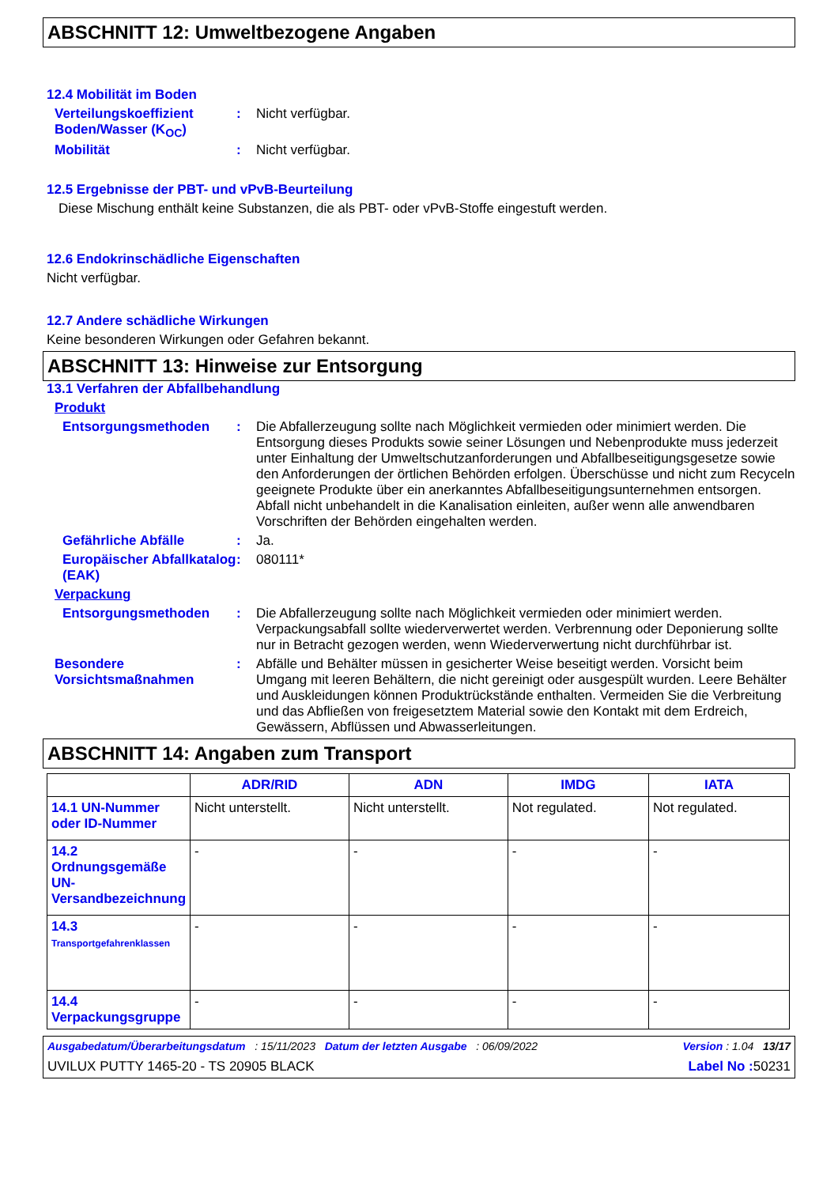ABSCHNITT 12: Umweltbezogene Angaben
12.4 Mobilität im Boden
Verteilungskoeffizient Boden/Wasser (K<sub>OC</sub>)
: Nicht verfügbar.
Mobilität : Nicht verfügbar.
12.5 Ergebnisse der PBT- und vPvB-Beurteilung
Diese Mischung enthält keine Substanzen, die als PBT- oder vPvB-Stoffe eingestuft werden.
12.6 Endokrinschädliche Eigenschaften
Nicht verfügbar.
12.7 Andere schädliche Wirkungen
Keine besonderen Wirkungen oder Gefahren bekannt.
ABSCHNITT 13: Hinweise zur Entsorgung
13.1 Verfahren der Abfallbehandlung
Produkt
Entsorgungsmethoden : Die Abfallerzeugung sollte nach Möglichkeit vermieden oder minimiert werden. Die Entsorgung dieses Produkts sowie seiner Lösungen und Nebenprodukte muss jederzeit unter Einhaltung der Umweltschutzanforderungen und Abfallbeseitigungsgesetze sowie den Anforderungen der örtlichen Behörden erfolgen. Überschüsse und nicht zum Recyceln geeignete Produkte über ein anerkanntes Abfallbeseitigungsunternehmen entsorgen. Abfall nicht unbehandelt in die Kanalisation einleiten, außer wenn alle anwendbaren Vorschriften der Behörden eingehalten werden.
Gefährliche Abfälle : Ja.
Europäischer Abfallkatalog (EAK)
: 080111*
Verpackung
Entsorgungsmethoden : Die Abfallerzeugung sollte nach Möglichkeit vermieden oder minimiert werden. Verpackungsabfall sollte wiederverwertet werden. Verbrennung oder Deponierung sollte nur in Betracht gezogen werden, wenn Wiederverwertung nicht durchführbar ist.
Besondere Vorsichtsmaßnahmen
: Abfälle und Behälter müssen in gesicherter Weise beseitigt werden. Vorsicht beim Umgang mit leeren Behältern, die nicht gereinigt oder ausgespült wurden. Leere Behälter und Auskleidungen können Produktrückstände enthalten. Vermeiden Sie die Verbreitung und das Abfließen von freigesetztem Material sowie den Kontakt mit dem Erdreich, Gewässern, Abflüssen und Abwasserleitungen.
ABSCHNITT 14: Angaben zum Transport
| | ADR/RID | ADN | IMDG | IATA |
| --- | --- | --- | --- | --- |
| 14.1 UN-Nummer oder ID-Nummer | Nicht unterstellt. | Nicht unterstellt. | Not regulated. | Not regulated. |
| 14.2 Ordnungsgemäße UN-Versandbezeichnung | - | - | - | - |
| 14.3 Transportgefahrenklassen | - | - | - | - |
| 14.4 Verpackungsgruppe | - | - | - | - |
Ausgabedatum/Überarbeitungsdatum : 15/11/2023 Datum der letzten Ausgabe : 06/09/2022 Version : 1.04 13/17
UVILUX PUTTY 1465-20 - TS 20905 BLACK Label No : 50231